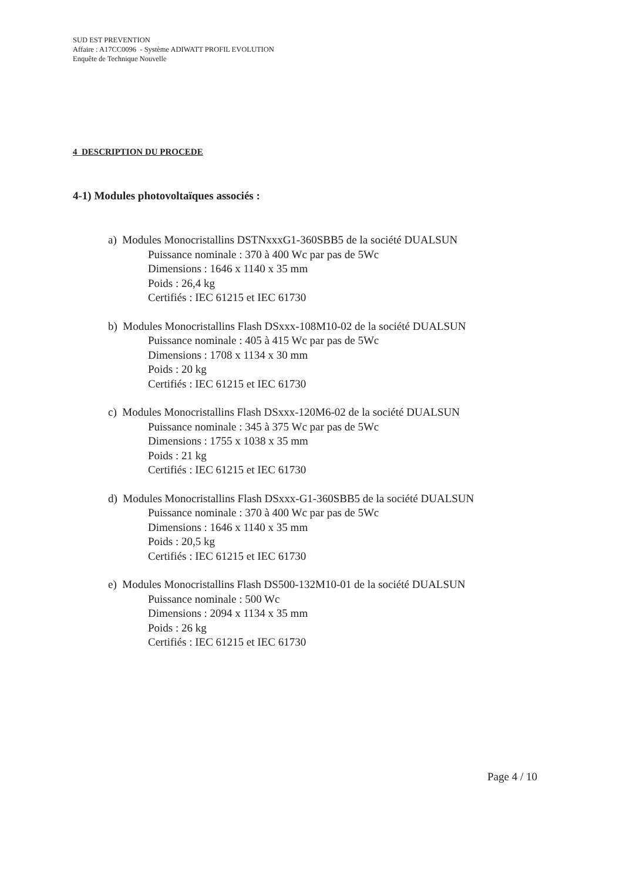SUD EST PREVENTION
Affaire : A17CC0096 - Système ADIWATT PROFIL EVOLUTION
Enquête de Technique Nouvelle
4 DESCRIPTION DU PROCEDE
4-1) Modules photovoltaïques associés :
a) Modules Monocristallins DSTNxxxG1-360SBB5 de la société DUALSUN
Puissance nominale : 370 à 400 Wc par pas de 5Wc
Dimensions : 1646 x 1140 x 35 mm
Poids : 26,4 kg
Certifiés : IEC 61215 et IEC 61730
b) Modules Monocristallins Flash DSxxx-108M10-02 de la société DUALSUN
Puissance nominale : 405 à 415 Wc par pas de 5Wc
Dimensions : 1708 x 1134 x 30 mm
Poids : 20 kg
Certifiés : IEC 61215 et IEC 61730
c) Modules Monocristallins Flash DSxxx-120M6-02 de la société DUALSUN
Puissance nominale : 345 à 375 Wc par pas de 5Wc
Dimensions : 1755 x 1038 x 35 mm
Poids : 21 kg
Certifiés : IEC 61215 et IEC 61730
d) Modules Monocristallins Flash DSxxx-G1-360SBB5 de la société DUALSUN
Puissance nominale : 370 à 400 Wc par pas de 5Wc
Dimensions : 1646 x 1140 x 35 mm
Poids : 20,5 kg
Certifiés : IEC 61215 et IEC 61730
e) Modules Monocristallins Flash DS500-132M10-01 de la société DUALSUN
Puissance nominale : 500 Wc
Dimensions : 2094 x 1134 x 35 mm
Poids : 26 kg
Certifiés : IEC 61215 et IEC 61730
Page 4 / 10